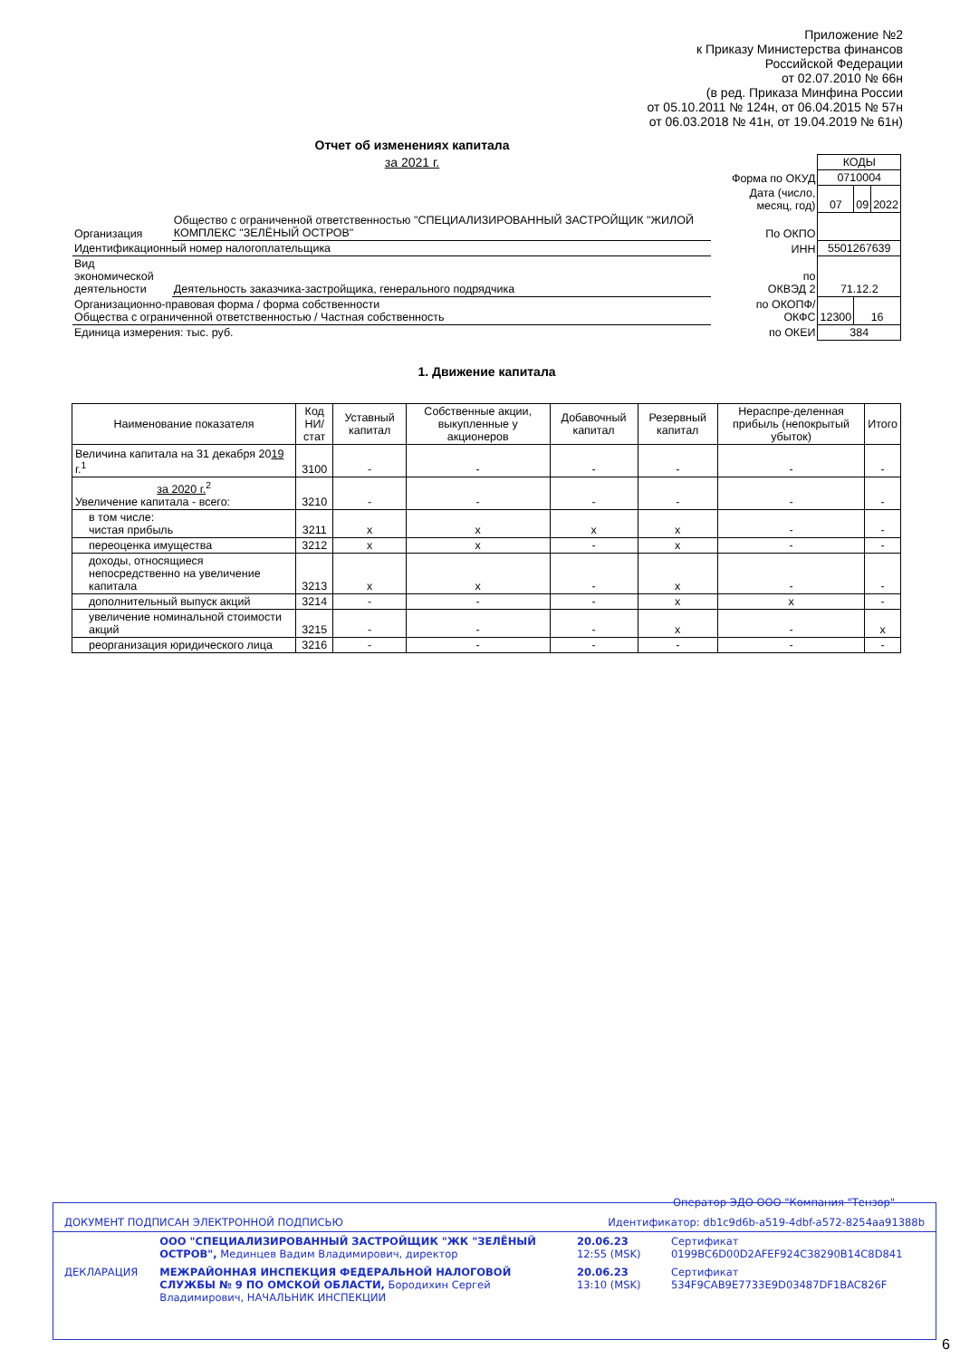Приложение №2
к Приказу Министерства финансов
Российской Федерации
от 02.07.2010 № 66н
(в ред. Приказа Минфина России
от 05.10.2011 № 124н, от 06.04.2015 № 57н
от 06.03.2018 № 41н, от 19.04.2019 № 61н)
Отчет об изменениях капитала
за 2021 г.
| | | | КОДЫ | | |
| | | Форма по ОКУД | 0710004 | | |
| | | Дата (число, месяц, год) | 07 | 09 | 2022 |
| Организация | Общество с ограниченной ответственностью "СПЕЦИАЛИЗИРОВАННЫЙ ЗАСТРОЙЩИК "ЖИЛОЙ КОМПЛЕКС "ЗЕЛЁНЫЙ ОСТРОВ" | По ОКПО | | | |
| Идентификационный номер налогоплательщика | | ИНН | 5501267639 | | |
| Вид экономической деятельности | Деятельность заказчика-застройщика, генерального подрядчика | по ОКВЭД 2 | 71.12.2 | | |
| Организационно-правовая форма / форма собственности Общества с ограниченной ответственностью / Частная собственность | | по ОКОПФ/ ОКФС | 12300 | 16 | |
| Единица измерения: тыс. руб. | | по ОКЕИ | 384 | | |
1. Движение капитала
| Наименование показателя | Код НИ/ стат | Уставный капитал | Собственные акции, выкупленные у акционеров | Добавочный капитал | Резервный капитал | Нераспре-деленная прибыль (непокрытый убыток) | Итого |
| --- | --- | --- | --- | --- | --- | --- | --- |
| Величина капитала на 31 декабря 20 19 г.<sup>1</sup> | 3100 | - | - | - | - | - | - |
| за 2020 г.<sup>2</sup> Увеличение капитала - всего: | 3210 | - | - | - | - | - | - |
| в том числе: чистая прибыль | 3211 | x | x | x | x | - | - |
| переоценка имущества | 3212 | x | x | - | x | - | - |
| доходы, относящиеся непосредственно на увеличение капитала | 3213 | x | x | - | x | - | - |
| дополнительный выпуск акций | 3214 | - | - | - | x | x | - |
| увеличение номинальной стоимости акций | 3215 | - | - | - | x | - | x |
| реорганизация юридического лица | 3216 | - | - | - | - | - | - |
Оператор ЭДО ООО "Компания "Тензор"
| ДОКУМЕНТ ПОДПИСАН ЭЛЕКТРОННОЙ ПОДПИСЬЮ | | Идентификатор: db1c9d6b-a519-4dbf-a572-8254aa91388b | |
| | ООО "СПЕЦИАЛИЗИРОВАННЫЙ ЗАСТРОЙЩИК "ЖК "ЗЕЛЁНЫЙ ОСТРОВ", Мединцев Вадим Владимирович, директор | 20.06.23 12:55 (MSK) | Сертификат 0199BC6D00D2AFEF924C38290B14C8D841 |
| ДЕКЛАРАЦИЯ | МЕЖРАЙОННАЯ ИНСПЕКЦИЯ ФЕДЕРАЛЬНОЙ НАЛОГОВОЙ СЛУЖБЫ № 9 ПО ОМСКОЙ ОБЛАСТИ, Бородихин Сергей Владимирович, НАЧАЛЬНИК ИНСПЕКЦИИ | 20.06.23 13:10 (MSK) | Сертификат 534F9CAB9E7733E9D03487DF1BAC826F |
6